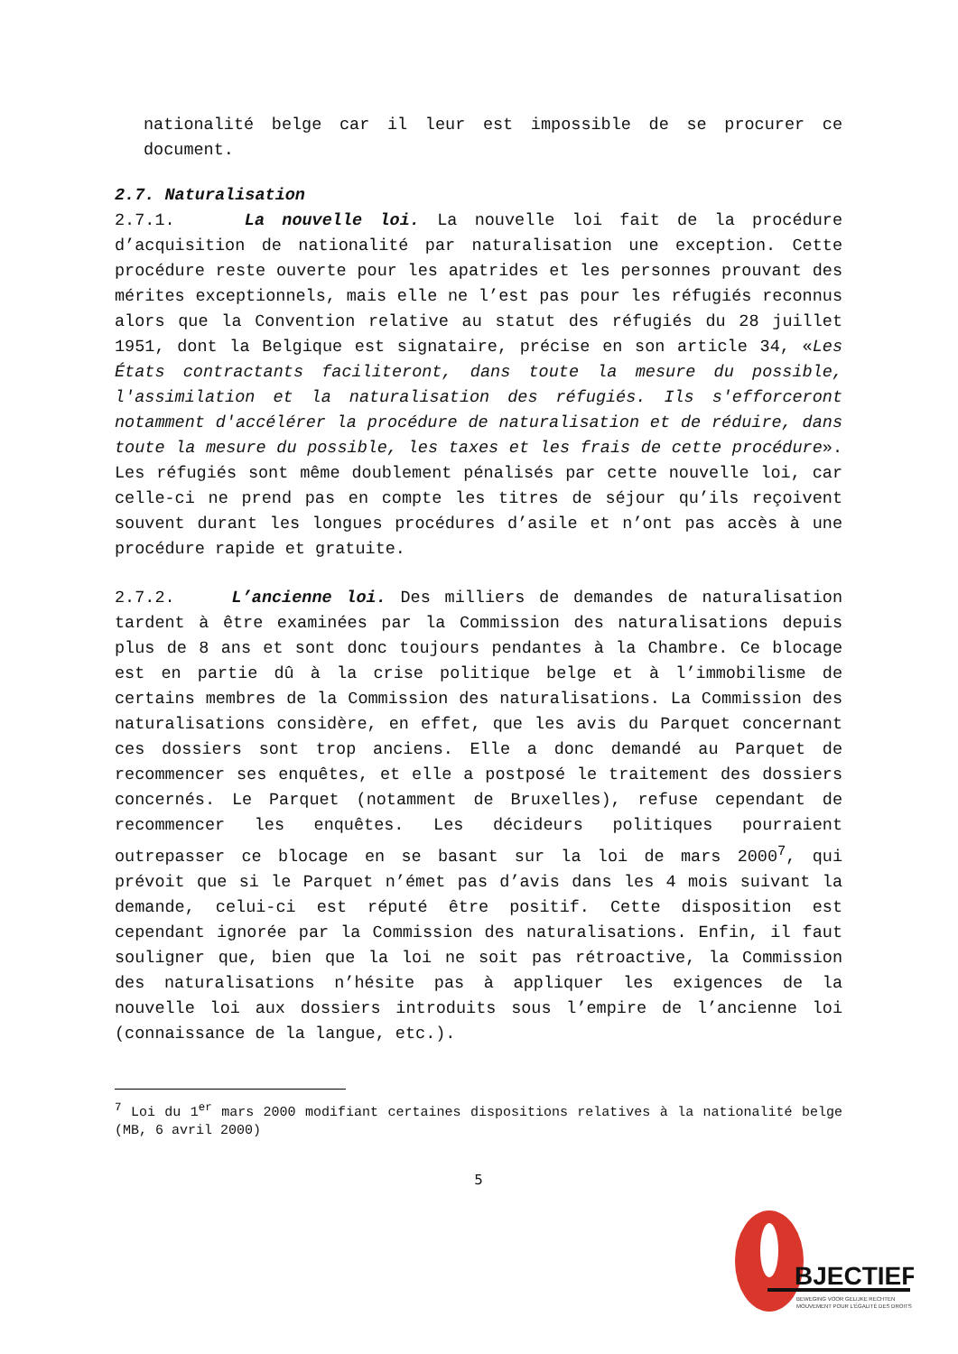nationalité belge car il leur est impossible de se procurer ce document.
2.7. Naturalisation
2.7.1. La nouvelle loi. La nouvelle loi fait de la procédure d’acquisition de nationalité par naturalisation une exception. Cette procédure reste ouverte pour les apatrides et les personnes prouvant des mérites exceptionnels, mais elle ne l’est pas pour les réfugiés reconnus alors que la Convention relative au statut des réfugiés du 28 juillet 1951, dont la Belgique est signataire, précise en son article 34, «Les États contractants faciliteront, dans toute la mesure du possible, l'assimilation et la naturalisation des réfugiés. Ils s'efforceront notamment d'accélérer la procédure de naturalisation et de réduire, dans toute la mesure du possible, les taxes et les frais de cette procédure». Les réfugiés sont même doublement pénalisés par cette nouvelle loi, car celle-ci ne prend pas en compte les titres de séjour qu’ils reçoivent souvent durant les longues procédures d’asile et n’ont pas accès à une procédure rapide et gratuite.
2.7.2. L’ancienne loi. Des milliers de demandes de naturalisation tardent à être examinées par la Commission des naturalisations depuis plus de 8 ans et sont donc toujours pendantes à la Chambre. Ce blocage est en partie dû à la crise politique belge et à l’immobilisme de certains membres de la Commission des naturalisations. La Commission des naturalisations considère, en effet, que les avis du Parquet concernant ces dossiers sont trop anciens. Elle a donc demandé au Parquet de recommencer ses enquêtes, et elle a postposé le traitement des dossiers concernés. Le Parquet (notamment de Bruxelles), refuse cependant de recommencer les enquêtes. Les décideurs politiques pourraient outrepasser ce blocage en se basant sur la loi de mars 2000<sup>7</sup>, qui prévoit que si le Parquet n’émet pas d’avis dans les 4 mois suivant la demande, celui-ci est réputé être positif. Cette disposition est cependant ignorée par la Commission des naturalisations. Enfin, il faut souligner que, bien que la loi ne soit pas rétroactive, la Commission des naturalisations n’hésite pas à appliquer les exigences de la nouvelle loi aux dossiers introduits sous l’empire de l’ancienne loi (connaissance de la langue, etc.).
<sup>7</sup> Loi du 1<sup>er</sup> mars 2000 modifiant certaines dispositions relatives à la nationalité belge (MB, 6 avril 2000)
5
BJECTIEF
BEWEGING VOOR GELIJKE RECHTEN
MOUVEMENT POUR L'ÉGALITÉ DES DROITS